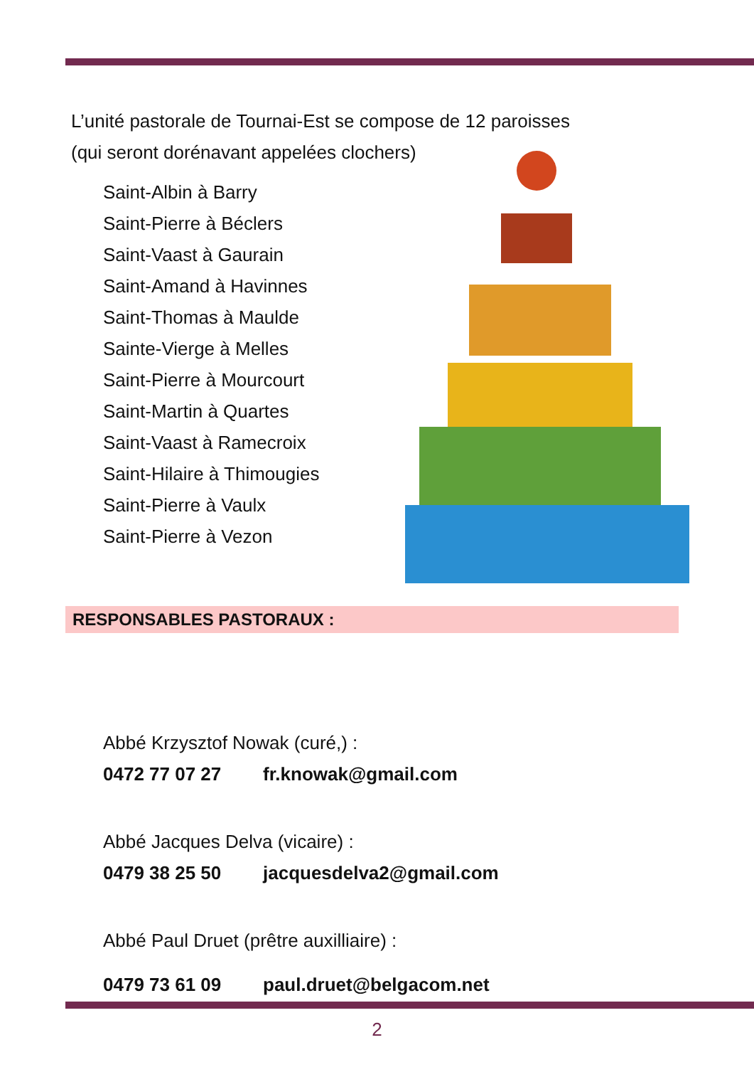L’unité pastorale de Tournai-Est se compose de 12 paroisses
(qui seront dorénavant appelées clochers)
Saint-Albin à Barry
Saint-Pierre à Béclers
Saint-Vaast à Gaurain
Saint-Amand à Havinnes
Saint-Thomas à Maulde
Sainte-Vierge à Melles
Saint-Pierre à Mourcourt
Saint-Martin à Quartes
Saint-Vaast à Ramecroix
Saint-Hilaire à Thimougies
Saint-Pierre à Vaulx
Saint-Pierre à Vezon
RESPONSABLES PASTORAUX :
Abbé Krzysztof Nowak (curé,) :
0472 77 07 27 fr.knowak@gmail.com
Abbé Jacques Delva (vicaire) :
0479 38 25 50 jacquesdelva2@gmail.com
Abbé Paul Druet (prêtre auxilliaire) :
0479 73 61 09 paul.druet@belgacom.net
2